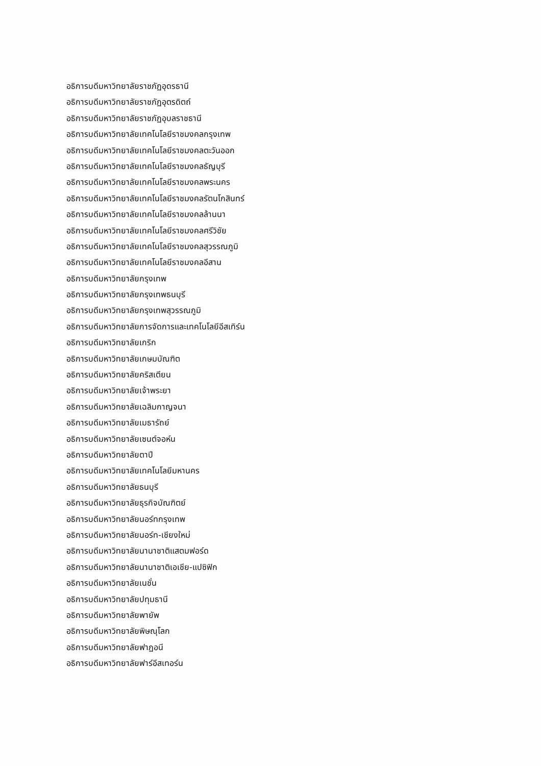อธิการบดีมหาวิทยาลัยราชภัฏอุดรธานี
อธิการบดีมหาวิทยาลัยราชภัฏอุตรดิตถ์
อธิการบดีมหาวิทยาลัยราชภัฏอุบลราชธานี
อธิการบดีมหาวิทยาลัยเทคโนโลยีราชมงคลกรุงเทพ
อธิการบดีมหาวิทยาลัยเทคโนโลยีราชมงคลตะวันออก
อธิการบดีมหาวิทยาลัยเทคโนโลยีราชมงคลธัญบุรี
อธิการบดีมหาวิทยาลัยเทคโนโลยีราชมงคลพระนคร
อธิการบดีมหาวิทยาลัยเทคโนโลยีราชมงคลรัตนโกสินทร์
อธิการบดีมหาวิทยาลัยเทคโนโลยีราชมงคลล้านนา
อธิการบดีมหาวิทยาลัยเทคโนโลยีราชมงคลศรีวิชัย
อธิการบดีมหาวิทยาลัยเทคโนโลยีราชมงคลสุวรรณภูมิ
อธิการบดีมหาวิทยาลัยเทคโนโลยีราชมงคลอีสาน
อธิการบดีมหาวิทยาลัยกรุงเทพ
อธิการบดีมหาวิทยาลัยกรุงเทพธนบุรี
อธิการบดีมหาวิทยาลัยกรุงเทพสุวรรณภูมิ
อธิการบดีมหาวิทยาลัยการจัดการและเทคโนโลยีอีสเทิร์น
อธิการบดีมหาวิทยาลัยเกริก
อธิการบดีมหาวิทยาลัยเกษมบัณฑิต
อธิการบดีมหาวิทยาลัยคริสเตียน
อธิการบดีมหาวิทยาลัยเจ้าพระยา
อธิการบดีมหาวิทยาลัยเฉลิมกาญจนา
อธิการบดีมหาวิทยาลัยเมธารัถย์
อธิการบดีมหาวิทยาลัยเซนต์จอห์น
อธิการบดีมหาวิทยาลัยตาปี
อธิการบดีมหาวิทยาลัยเทคโนโลยีมหานคร
อธิการบดีมหาวิทยาลัยธนบุรี
อธิการบดีมหาวิทยาลัยธุรกิจบัณฑิตย์
อธิการบดีมหาวิทยาลัยนอร์ทกรุงเทพ
อธิการบดีมหาวิทยาลัยนอร์ท-เชียงใหม่
อธิการบดีมหาวิทยาลัยนานาชาติแสตมฟอร์ด
อธิการบดีมหาวิทยาลัยนานาชาติเอเชีย-แปซิฟิก
อธิการบดีมหาวิทยาลัยเนชั่น
อธิการบดีมหาวิทยาลัยปทุมธานี
อธิการบดีมหาวิทยาลัยพายัพ
อธิการบดีมหาวิทยาลัยพิษณุโลก
อธิการบดีมหาวิทยาลัยฟาฏอนี
อธิการบดีมหาวิทยาลัยฟาร์อีสเทอร์น